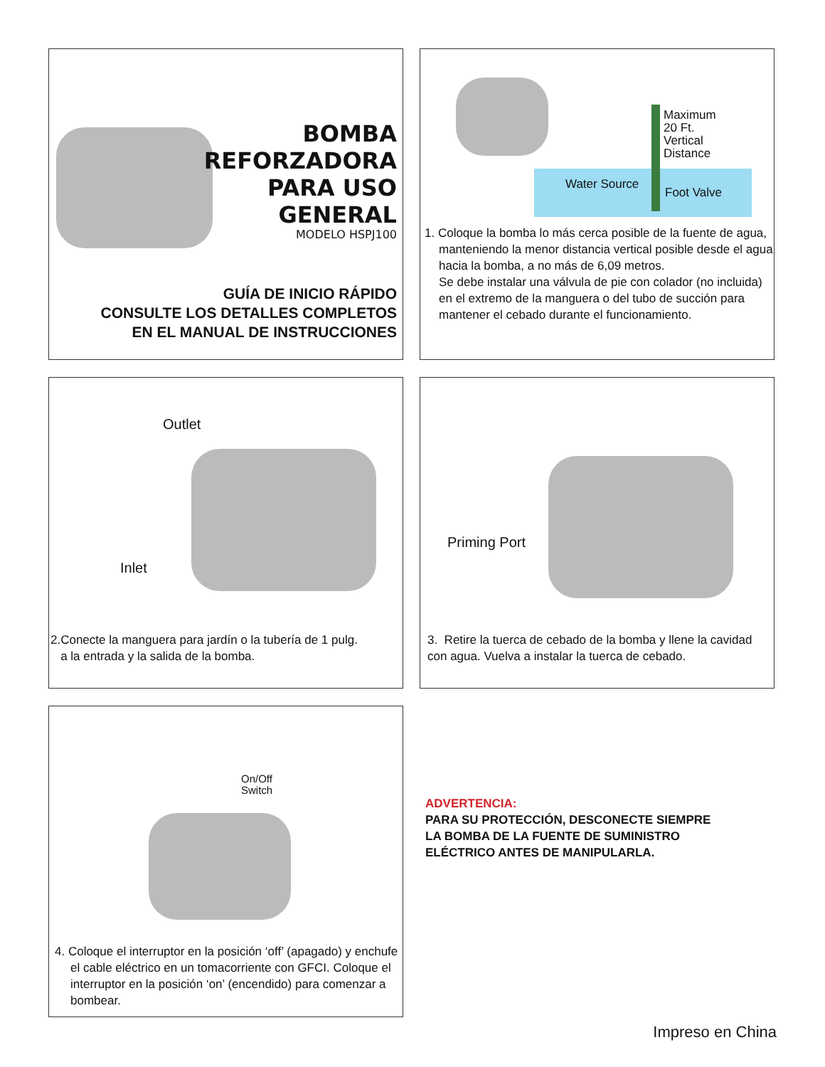BOMBA
REFORZADORA
PARA USO
GENERAL
MODELO HSPJ100
GUÍA DE INICIO RÁPIDO
CONSULTE LOS DETALLES COMPLETOS
EN EL MANUAL DE INSTRUCCIONES
Maximum
20 Ft.
Vertical
Distance
Water Source
Foot Valve
1. Coloque la bomba lo más cerca posible de la fuente de agua, manteniendo la menor distancia vertical posible desde el agua hacia la bomba, a no más de 6,09 metros.
Se debe instalar una válvula de pie con colador (no incluida) en el extremo de la manguera o del tubo de succión para mantener el cebado durante el funcionamiento.
Outlet
Inlet
2.Conecte la manguera para jardín o la tubería de 1 pulg.
a la entrada y la salida de la bomba.
Priming Port
3. Retire la tuerca de cebado de la bomba y llene la cavidad con agua. Vuelva a instalar la tuerca de cebado.
On/Off
Switch
4. Coloque el interruptor en la posición ‘off’ (apagado) y enchufe el cable eléctrico en un tomacorriente con GFCI. Coloque el interruptor en la posición ‘on’ (encendido) para comenzar a bombear.
ADVERTENCIA:
PARA SU PROTECCIÓN, DESCONECTE SIEMPRE
LA BOMBA DE LA FUENTE DE SUMINISTRO
ELÉCTRICO ANTES DE MANIPULARLA.
Impreso en China